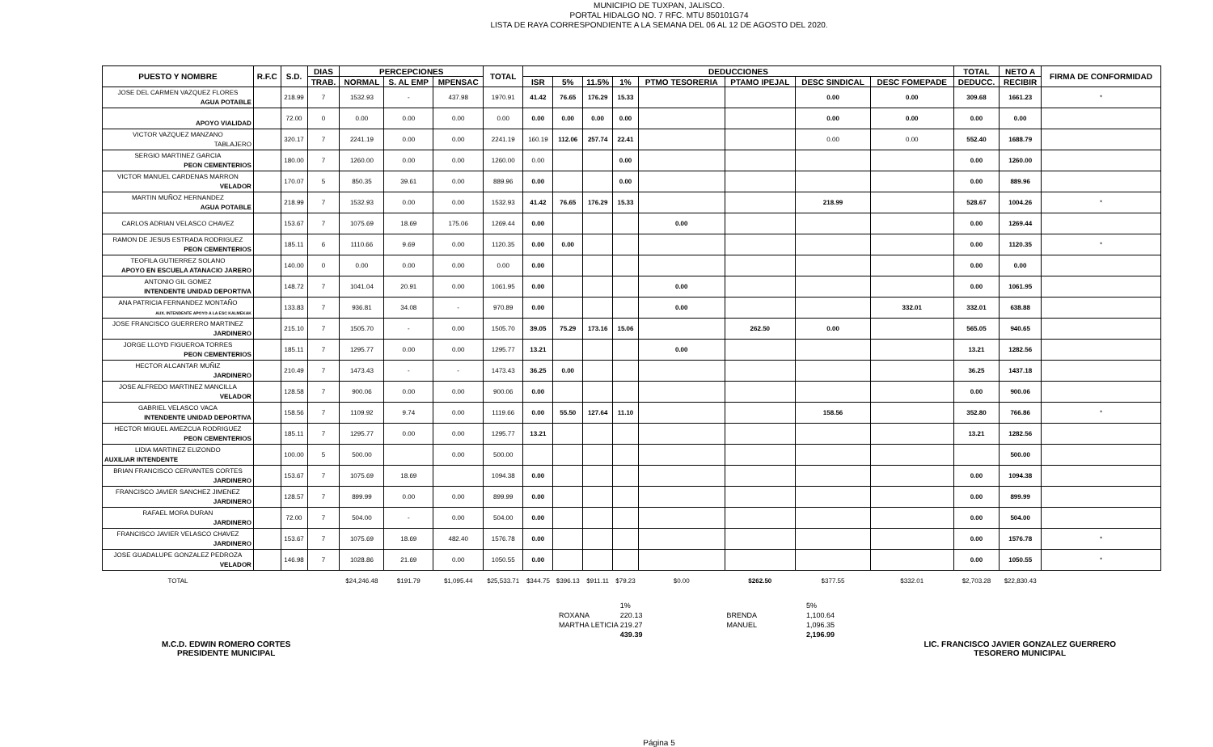MUNICIPIO DE TUXPAN, JALISCO.
PORTAL HIDALGO NO. 7 RFC. MTU 850101G74
LISTA DE RAYA CORRESPONDIENTE A LA SEMANA DEL 06 AL 12 DE AGOSTO DEL 2020.
| PUESTO Y NOMBRE | R.F.C | S.D. | DIAS | PERCEPCIONES | | | TOTAL | DEDUCCIONES | | | | | | | | TOTAL | NETO A | FIRMA DE CONFORMIDAD |
| --- | --- | --- | --- | --- | --- | --- | --- | --- | --- | --- | --- | --- | --- | --- | --- | --- | --- | --- |
| | | | TRAB. | NORMAL | S. AL EMP | MPENSAC | | ISR | 5% | 11.5% | 1% | PTMO TESORERIA | PTAMO IPEJAL | DESC SINDICAL | DESC FOMEPADE | DEDUCC. | RECIBIR | |
| JOSE DEL CARMEN VAZQUEZ FLORES AGUA POTABLE | | 218.99 | 7 | 1532.93 | - | 437.98 | 1970.91 | 41.42 | 76.65 | 176.29 | 15.33 | | | 0.00 | 0.00 | 309.68 | 1661.23 | * |
| APOYO VIALIDAD | | 72.00 | 0 | 0.00 | 0.00 | 0.00 | 0.00 | 0.00 | 0.00 | 0.00 | 0.00 | | | 0.00 | 0.00 | 0.00 | 0.00 | |
| VICTOR VAZQUEZ MANZANO TABLAJERO | | 320.17 | 7 | 2241.19 | 0.00 | 0.00 | 2241.19 | 160.19 | 112.06 | 257.74 | 22.41 | | | 0.00 | 0.00 | 552.40 | 1688.79 | |
| SERGIO MARTINEZ GARCIA PEON CEMENTERIOS | | 180.00 | 7 | 1260.00 | 0.00 | 0.00 | 1260.00 | 0.00 | | | 0.00 | | | | | 0.00 | 1260.00 | |
| VICTOR MANUEL CARDENAS MARRON VELADOR | | 170.07 | 5 | 850.35 | 39.61 | 0.00 | 889.96 | 0.00 | | | 0.00 | | | | | 0.00 | 889.96 | |
| MARTIN MUÑOZ HERNANDEZ AGUA POTABLE | | 218.99 | 7 | 1532.93 | 0.00 | 0.00 | 1532.93 | 41.42 | 76.65 | 176.29 | 15.33 | | | 218.99 | | 528.67 | 1004.26 | * |
| CARLOS ADRIAN VELASCO CHAVEZ | | 153.67 | 7 | 1075.69 | 18.69 | 175.06 | 1269.44 | 0.00 | | | | 0.00 | | | | 0.00 | 1269.44 | |
| RAMON DE JESUS ESTRADA RODRIGUEZ PEON CEMENTERIOS | | 185.11 | 6 | 1110.66 | 9.69 | 0.00 | 1120.35 | 0.00 | 0.00 | | | | | | | 0.00 | 1120.35 | * |
| TEOFILA GUTIERREZ SOLANO APOYO EN ESCUELA ATANACIO JARERO | | 140.00 | 0 | 0.00 | 0.00 | 0.00 | 0.00 | 0.00 | | | | | | | | 0.00 | 0.00 | |
| ANTONIO GIL GOMEZ INTENDENTE UNIDAD DEPORTIVA | | 148.72 | 7 | 1041.04 | 20.91 | 0.00 | 1061.95 | 0.00 | | | | 0.00 | | | | 0.00 | 1061.95 | |
| ANA PATRICIA FERNANDEZ MONTAÑO AUX. INTENDENTE APOYO A LA ESC KALMEKAK | | 133.83 | 7 | 936.81 | 34.08 | - | 970.89 | 0.00 | | | | 0.00 | | | 332.01 | 332.01 | 638.88 | |
| JOSE FRANCISCO GUERRERO MARTINEZ JARDINERO | | 215.10 | 7 | 1505.70 | - | 0.00 | 1505.70 | 39.05 | 75.29 | 173.16 | 15.06 | | 262.50 | 0.00 | | 565.05 | 940.65 | |
| JORGE LLOYD FIGUEROA TORRES PEON CEMENTERIOS | | 185.11 | 7 | 1295.77 | 0.00 | 0.00 | 1295.77 | 13.21 | | | | 0.00 | | | | 13.21 | 1282.56 | |
| HECTOR ALCANTAR MUÑIZ JARDINERO | | 210.49 | 7 | 1473.43 | - | - | 1473.43 | 36.25 | 0.00 | | | | | | | 36.25 | 1437.18 | |
| JOSE ALFREDO MARTINEZ MANCILLA VELADOR | | 128.58 | 7 | 900.06 | 0.00 | 0.00 | 900.06 | 0.00 | | | | | | | | 0.00 | 900.06 | |
| GABRIEL VELASCO VACA INTENDENTE UNIDAD DEPORTIVA | | 158.56 | 7 | 1109.92 | 9.74 | 0.00 | 1119.66 | 0.00 | 55.50 | 127.64 | 11.10 | | | 158.56 | | 352.80 | 766.86 | * |
| HECTOR MIGUEL AMEZCUA RODRIGUEZ PEON CEMENTERIOS | | 185.11 | 7 | 1295.77 | 0.00 | 0.00 | 1295.77 | 13.21 | | | | | | | | 13.21 | 1282.56 | |
| LIDIA MARTINEZ ELIZONDO AUXILIAR INTENDENTE | | 100.00 | 5 | 500.00 | | 0.00 | 500.00 | | | | | | | | | | 500.00 | |
| BRIAN FRANCISCO CERVANTES CORTES JARDINERO | | 153.67 | 7 | 1075.69 | 18.69 | | 1094.38 | 0.00 | | | | | | | | 0.00 | 1094.38 | |
| FRANCISCO JAVIER SANCHEZ JIMENEZ JARDINERO | | 128.57 | 7 | 899.99 | 0.00 | 0.00 | 899.99 | 0.00 | | | | | | | | 0.00 | 899.99 | |
| RAFAEL MORA DURAN JARDINERO | | 72.00 | 7 | 504.00 | - | 0.00 | 504.00 | 0.00 | | | | | | | | 0.00 | 504.00 | |
| FRANCISCO JAVIER VELASCO CHAVEZ JARDINERO | | 153.67 | 7 | 1075.69 | 18.69 | 482.40 | 1576.78 | 0.00 | | | | | | | | 0.00 | 1576.78 | * |
| JOSE GUADALUPE GONZALEZ PEDROZA VELADOR | | 146.98 | 7 | 1028.86 | 21.69 | 0.00 | 1050.55 | 0.00 | | | | | | | | 0.00 | 1050.55 | * |
| TOTAL | | | | $24,246.48 | $191.79 | $1,095.44 | $25,533.71 | $344.75 | $396.13 | $911.11 | $79.23 | $0.00 | $262.50 | $377.55 | $332.01 | $2,703.28 | $22,830.43 | |
| | 1% | | | 5% |
| ROXANA | 220.13 | | BRENDA | 1,100.64 |
| MARTHA LETICIA | 219.27 | | MANUEL | 1,096.35 |
| | 439.39 | | | 2,196.99 |
M.C.D. EDWIN ROMERO CORTES
PRESIDENTE MUNICIPAL
LIC. FRANCISCO JAVIER GONZALEZ GUERRERO
TESORERO MUNICIPAL
Página 5